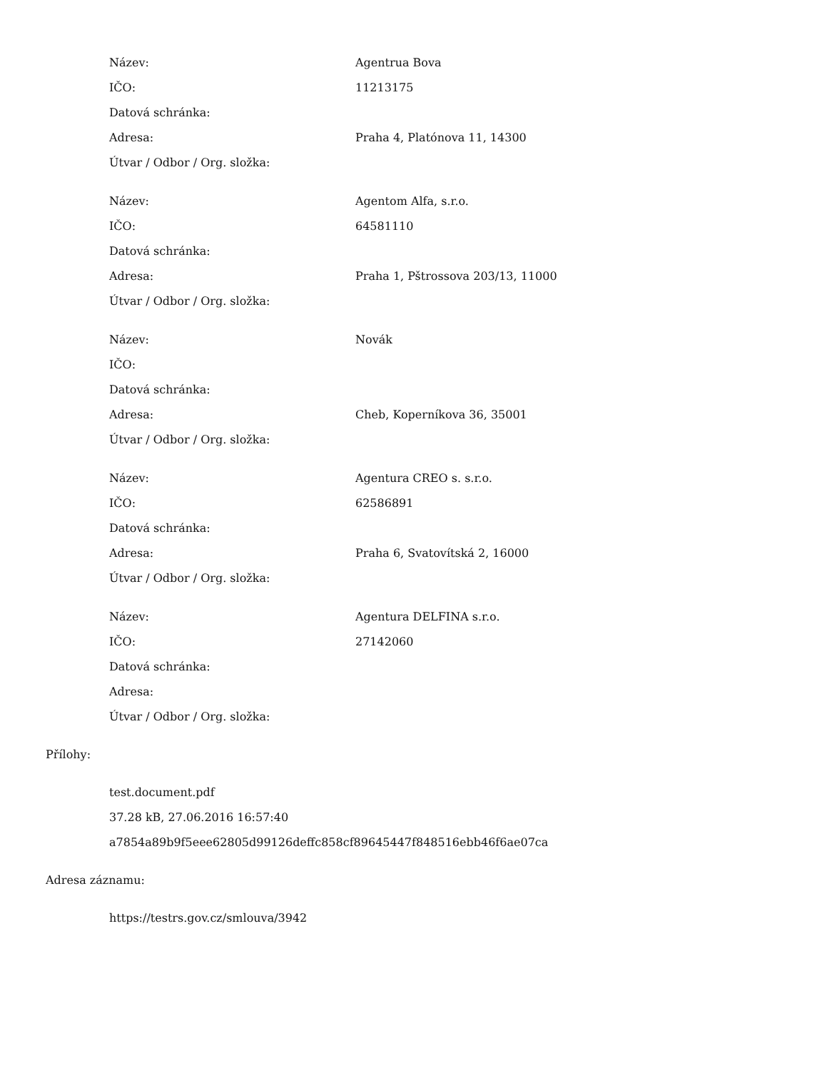| Název: | Agentrua Bova |
| IČO: | 11213175 |
| Datová schránka: | |
| Adresa: | Praha 4, Platónova 11, 14300 |
| Útvar / Odbor / Org. složka: | |
| Název: | Agentom Alfa, s.r.o. |
| IČO: | 64581110 |
| Datová schránka: | |
| Adresa: | Praha 1, Pštrossova 203/13, 11000 |
| Útvar / Odbor / Org. složka: | |
| Název: | Novák |
| IČO: | |
| Datová schránka: | |
| Adresa: | Cheb, Koperníkova 36, 35001 |
| Útvar / Odbor / Org. složka: | |
| Název: | Agentura CREO s. s.r.o. |
| IČO: | 62586891 |
| Datová schránka: | |
| Adresa: | Praha 6, Svatovítská 2, 16000 |
| Útvar / Odbor / Org. složka: | |
| Název: | Agentura DELFINA s.r.o. |
| IČO: | 27142060 |
| Datová schránka: | |
| Adresa: | |
| Útvar / Odbor / Org. složka: | |
Přílohy:
test.document.pdf
37.28 kB, 27.06.2016 16:57:40
a7854a89b9f5eee62805d99126deffc858cf89645447f848516ebb46f6ae07ca
Adresa záznamu:
https://testrs.gov.cz/smlouva/3942